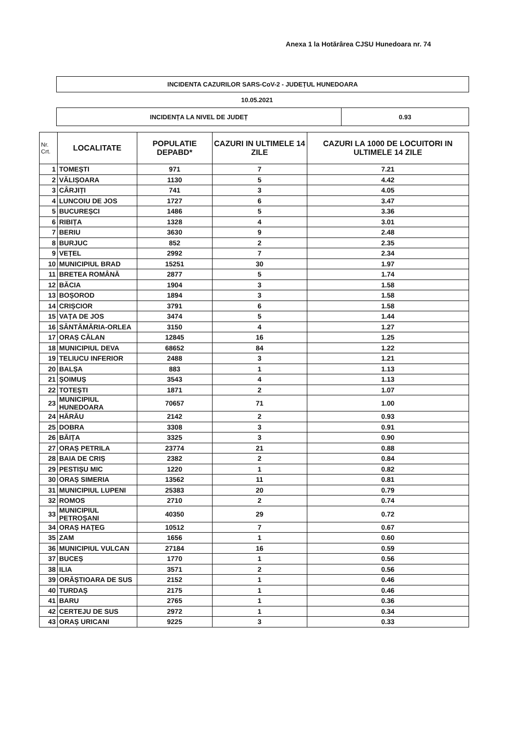Anexa 1 la Hotărârea CJSU Hunedoara nr. 74
INCIDENTA CAZURILOR SARS-CoV-2 - JUDEȚUL HUNEDOARA
10.05.2021
| INCIDENȚA LA NIVEL DE JUDEȚ | 0.93 |
| Nr. Crt. | LOCALITATE | POPULATIE DEPABD* | CAZURI IN ULTIMELE 14 ZILE | CAZURI LA 1000 DE LOCUITORI IN ULTIMELE 14 ZILE |
| --- | --- | --- | --- | --- |
| 1 | TOMEȘTI | 971 | 7 | 7.21 |
| 2 | VĂLIȘOARA | 1130 | 5 | 4.42 |
| 3 | CÂRJIȚI | 741 | 3 | 4.05 |
| 4 | LUNCOIU DE JOS | 1727 | 6 | 3.47 |
| 5 | BUCUREȘCI | 1486 | 5 | 3.36 |
| 6 | RIBIȚA | 1328 | 4 | 3.01 |
| 7 | BERIU | 3630 | 9 | 2.48 |
| 8 | BURJUC | 852 | 2 | 2.35 |
| 9 | VEȚEL | 2992 | 7 | 2.34 |
| 10 | MUNICIPIUL BRAD | 15251 | 30 | 1.97 |
| 11 | BRETEA ROMÂNĂ | 2877 | 5 | 1.74 |
| 12 | BĂCIA | 1904 | 3 | 1.58 |
| 13 | BOȘOROD | 1894 | 3 | 1.58 |
| 14 | CRIȘCIOR | 3791 | 6 | 1.58 |
| 15 | VAȚA DE JOS | 3474 | 5 | 1.44 |
| 16 | SÂNTĂMĂRIA-ORLEA | 3150 | 4 | 1.27 |
| 17 | ORAȘ CĂLAN | 12845 | 16 | 1.25 |
| 18 | MUNICIPIUL DEVA | 68652 | 84 | 1.22 |
| 19 | TELIUCU INFERIOR | 2488 | 3 | 1.21 |
| 20 | BALȘA | 883 | 1 | 1.13 |
| 21 | ȘOIMUȘ | 3543 | 4 | 1.13 |
| 22 | TOTEȘTI | 1871 | 2 | 1.07 |
| 23 | MUNICIPIUL HUNEDOARA | 70657 | 71 | 1.00 |
| 24 | HĂRĂU | 2142 | 2 | 0.93 |
| 25 | DOBRA | 3308 | 3 | 0.91 |
| 26 | BĂIȚA | 3325 | 3 | 0.90 |
| 27 | ORAȘ PETRILA | 23774 | 21 | 0.88 |
| 28 | BAIA DE CRIȘ | 2382 | 2 | 0.84 |
| 29 | PESTIȘU MIC | 1220 | 1 | 0.82 |
| 30 | ORAȘ SIMERIA | 13562 | 11 | 0.81 |
| 31 | MUNICIPIUL LUPENI | 25383 | 20 | 0.79 |
| 32 | ROMOS | 2710 | 2 | 0.74 |
| 33 | MUNICIPIUL PETROȘANI | 40350 | 29 | 0.72 |
| 34 | ORAȘ HAȚEG | 10512 | 7 | 0.67 |
| 35 | ZAM | 1656 | 1 | 0.60 |
| 36 | MUNICIPIUL VULCAN | 27184 | 16 | 0.59 |
| 37 | BUCEȘ | 1770 | 1 | 0.56 |
| 38 | ILIA | 3571 | 2 | 0.56 |
| 39 | ORĂȘTIOARA DE SUS | 2152 | 1 | 0.46 |
| 40 | TURDAȘ | 2175 | 1 | 0.46 |
| 41 | BARU | 2765 | 1 | 0.36 |
| 42 | CERTEJU DE SUS | 2972 | 1 | 0.34 |
| 43 | ORAȘ URICANI | 9225 | 3 | 0.33 |